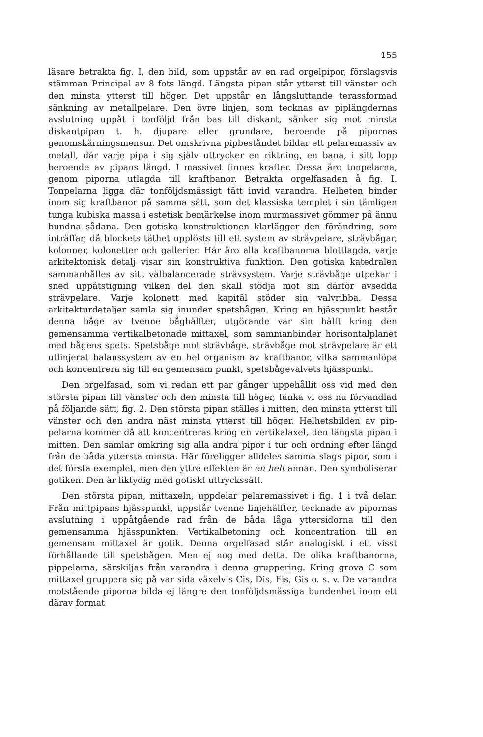155
läsare betrakta fig. I, den bild, som uppstår av en rad orgelpipor, förslagsvis stämman Principal av 8 fots längd. Längsta pipan står ytterst till vänster och den minsta ytterst till höger. Det uppstår en långsluttande terassformad sänkning av metallpelare. Den övre linjen, som tecknas av piplängdernas avslutning uppåt i tonföljd från bas till diskant, sänker sig mot minsta diskantpipan t. h. djupare eller grundare, beroende på pipornas genomskärningsmensur. Det omskrivna pipbeståndet bildar ett pelaremassiv av metall, där varje pipa i sig själv uttrycker en riktning, en bana, i sitt lopp beroende av pipans längd. I massivet finnes krafter. Dessa äro tonpelarna, genom piporna utlagda till kraftbanor. Betrakta orgelfasaden å fig. I. Tonpelarna ligga där tonföljdsmässigt tätt invid varandra. Helheten binder inom sig kraftbanor på samma sätt, som det klassiska templet i sin tämligen tunga kubiska massa i estetisk bemärkelse inom murmassivet gömmer på ännu bundna sådana. Den gotiska konstruktionen klarlägger den förändring, som inträffar, då blockets täthet upplösts till ett system av strävpelare, strävbågar, kolonner, kolonetter och gallerier. Här äro alla kraftbanorna blottlagda, varje arkitektonisk detalj visar sin konstruktiva funktion. Den gotiska katedralen sammanhålles av sitt välbalancerade strävsystem. Varje strävbåge utpekar i sned uppåtstigning vilken del den skall stödja mot sin därför avsedda strävpelare. Varje kolonett med kapitäl stöder sin valvribba. Dessa arkitekturdetaljer samla sig inunder spetsbågen. Kring en hjässpunkt består denna båge av tvenne båghälfter, utgörande var sin hälft kring den gemensamma vertikalbetonade mittaxel, som sammanbinder horisontalplanet med bågens spets. Spetsbåge mot strävbåge, strävbåge mot strävpelare är ett utlinjerat balanssystem av en hel organism av kraftbanor, vilka sammanlöpa och koncentrera sig till en gemensam punkt, spetsbågevalvets hjässpunkt.
Den orgelfasad, som vi redan ett par gånger uppehållit oss vid med den största pipan till vänster och den minsta till höger, tänka vi oss nu förvandlad på följande sätt, fig. 2. Den största pipan ställes i mitten, den minsta ytterst till vänster och den andra näst minsta ytterst till höger. Helhetsbilden av pip-pelarna kommer då att koncentreras kring en vertikalaxel, den längsta pipan i mitten. Den samlar omkring sig alla andra pipor i tur och ordning efter längd från de båda yttersta minsta. Här föreligger alldeles samma slags pipor, som i det första exemplet, men den yttre effekten är en helt annan. Den symboliserar gotiken. Den är liktydig med gotiskt uttryckssätt.
Den största pipan, mittaxeln, uppdelar pelaremassivet i fig. 1 i två delar. Från mittpipans hjässpunkt, uppstår tvenne linjehälfter, tecknade av pipornas avslutning i uppåtgående rad från de båda låga yttersidorna till den gemensamma hjässpunkten. Vertikalbetoning och koncentration till en gemensam mittaxel är gotik. Denna orgelfasad står analogiskt i ett visst förhållande till spetsbågen. Men ej nog med detta. De olika kraftbanorna, pippelarna, särskiljas från varandra i denna gruppering. Kring grova C som mittaxel gruppera sig på var sida växelvis Cis, Dis, Fis, Gis o. s. v. De varandra motstående piporna bilda ej längre den tonföljdsmässiga bundenhet inom ett därav format